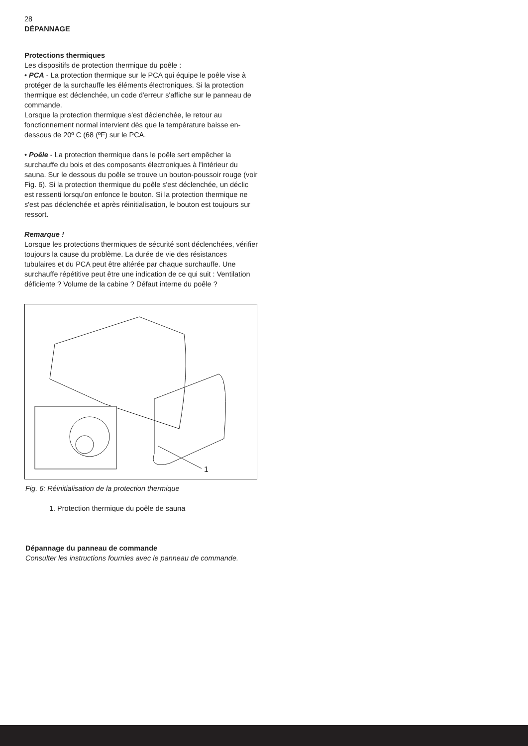28
DÉPANNAGE
Protections thermiques
Les dispositifs de protection thermique du poêle :
• PCA - La protection thermique sur le PCA qui équipe le poêle vise à protéger de la surchauffe les éléments électroniques. Si la protection thermique est déclenchée, un code d'erreur s'affiche sur le panneau de commande.
Lorsque la protection thermique s'est déclenchée, le retour au fonctionnement normal intervient dès que la température baisse en-dessous de 20º C (68 (ºF) sur le PCA.
• Poêle - La protection thermique dans le poêle sert empêcher la surchauffe du bois et des composants électroniques à l'intérieur du sauna. Sur le dessous du poêle se trouve un bouton-poussoir rouge (voir Fig. 6). Si la protection thermique du poêle s'est déclenchée, un déclic est ressenti lorsqu'on enfonce le bouton. Si la protection thermique ne s'est pas déclenchée et après réinitialisation, le bouton est toujours sur ressort.
Remarque !
Lorsque les protections thermiques de sécurité sont déclenchées, vérifier toujours la cause du problème. La durée de vie des résistances tubulaires et du PCA peut être altérée par chaque surchauffe. Une surchauffe répétitive peut être une indication de ce qui suit : Ventilation déficiente ? Volume de la cabine ? Défaut interne du poêle ?
1
Fig. 6: Réinitialisation de la protection thermique
1. Protection thermique du poêle de sauna
Dépannage du panneau de commande
Consulter les instructions fournies avec le panneau de commande.